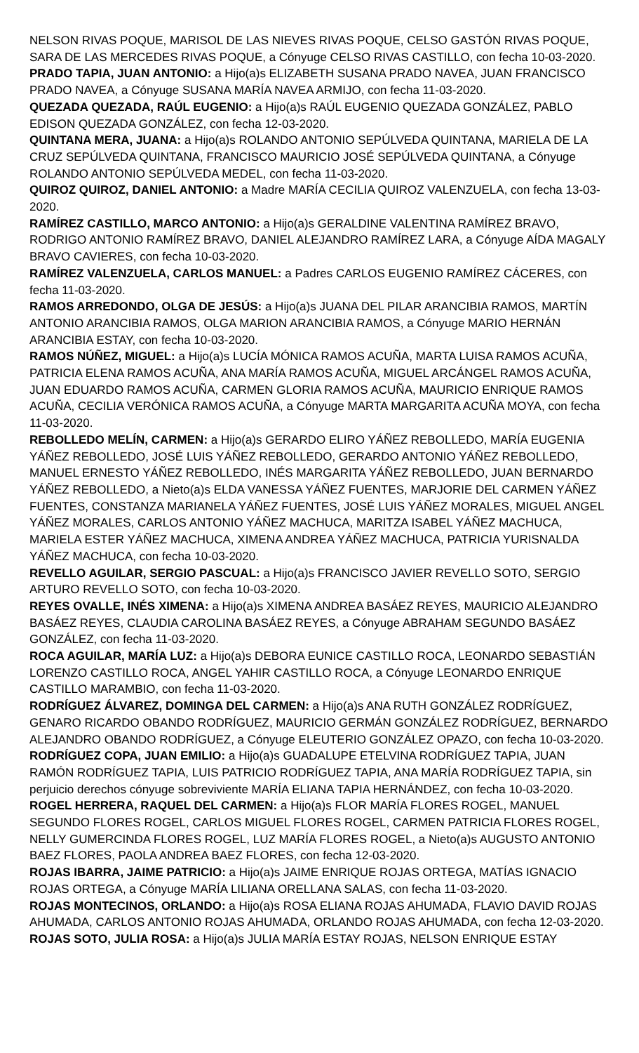NELSON RIVAS POQUE, MARISOL DE LAS NIEVES RIVAS POQUE, CELSO GASTÓN RIVAS POQUE, SARA DE LAS MERCEDES RIVAS POQUE, a Cónyuge CELSO RIVAS CASTILLO, con fecha 10-03-2020.
PRADO TAPIA, JUAN ANTONIO: a Hijo(a)s ELIZABETH SUSANA PRADO NAVEA, JUAN FRANCISCO PRADO NAVEA, a Cónyuge SUSANA MARÍA NAVEA ARMIJO, con fecha 11-03-2020.
QUEZADA QUEZADA, RAÚL EUGENIO: a Hijo(a)s RAÚL EUGENIO QUEZADA GONZÁLEZ, PABLO EDISON QUEZADA GONZÁLEZ, con fecha 12-03-2020.
QUINTANA MERA, JUANA: a Hijo(a)s ROLANDO ANTONIO SEPÚLVEDA QUINTANA, MARIELA DE LA CRUZ SEPÚLVEDA QUINTANA, FRANCISCO MAURICIO JOSÉ SEPÚLVEDA QUINTANA, a Cónyuge ROLANDO ANTONIO SEPÚLVEDA MEDEL, con fecha 11-03-2020.
QUIROZ QUIROZ, DANIEL ANTONIO: a Madre MARÍA CECILIA QUIROZ VALENZUELA, con fecha 13-03-2020.
RAMÍREZ CASTILLO, MARCO ANTONIO: a Hijo(a)s GERALDINE VALENTINA RAMÍREZ BRAVO, RODRIGO ANTONIO RAMÍREZ BRAVO, DANIEL ALEJANDRO RAMÍREZ LARA, a Cónyuge AÍDA MAGALY BRAVO CAVIERES, con fecha 10-03-2020.
RAMÍREZ VALENZUELA, CARLOS MANUEL: a Padres CARLOS EUGENIO RAMÍREZ CÁCERES, con fecha 11-03-2020.
RAMOS ARREDONDO, OLGA DE JESÚS: a Hijo(a)s JUANA DEL PILAR ARANCIBIA RAMOS, MARTÍN ANTONIO ARANCIBIA RAMOS, OLGA MARION ARANCIBIA RAMOS, a Cónyuge MARIO HERNÁN ARANCIBIA ESTAY, con fecha 10-03-2020.
RAMOS NÚÑEZ, MIGUEL: a Hijo(a)s LUCÍA MÓNICA RAMOS ACUÑA, MARTA LUISA RAMOS ACUÑA, PATRICIA ELENA RAMOS ACUÑA, ANA MARÍA RAMOS ACUÑA, MIGUEL ARCÁNGEL RAMOS ACUÑA, JUAN EDUARDO RAMOS ACUÑA, CARMEN GLORIA RAMOS ACUÑA, MAURICIO ENRIQUE RAMOS ACUÑA, CECILIA VERÓNICA RAMOS ACUÑA, a Cónyuge MARTA MARGARITA ACUÑA MOYA, con fecha 11-03-2020.
REBOLLEDO MELÍN, CARMEN: a Hijo(a)s GERARDO ELIRO YÁÑEZ REBOLLEDO, MARÍA EUGENIA YÁÑEZ REBOLLEDO, JOSÉ LUIS YÁÑEZ REBOLLEDO, GERARDO ANTONIO YÁÑEZ REBOLLEDO, MANUEL ERNESTO YÁÑEZ REBOLLEDO, INÉS MARGARITA YÁÑEZ REBOLLEDO, JUAN BERNARDO YÁÑEZ REBOLLEDO, a Nieto(a)s ELDA VANESSA YÁÑEZ FUENTES, MARJORIE DEL CARMEN YÁÑEZ FUENTES, CONSTANZA MARIANELA YÁÑEZ FUENTES, JOSÉ LUIS YÁÑEZ MORALES, MIGUEL ANGEL YÁÑEZ MORALES, CARLOS ANTONIO YÁÑEZ MACHUCA, MARITZA ISABEL YÁÑEZ MACHUCA, MARIELA ESTER YÁÑEZ MACHUCA, XIMENA ANDREA YÁÑEZ MACHUCA, PATRICIA YURISNALDA YÁÑEZ MACHUCA, con fecha 10-03-2020.
REVELLO AGUILAR, SERGIO PASCUAL: a Hijo(a)s FRANCISCO JAVIER REVELLO SOTO, SERGIO ARTURO REVELLO SOTO, con fecha 10-03-2020.
REYES OVALLE, INÉS XIMENA: a Hijo(a)s XIMENA ANDREA BASÁEZ REYES, MAURICIO ALEJANDRO BASÁEZ REYES, CLAUDIA CAROLINA BASÁEZ REYES, a Cónyuge ABRAHAM SEGUNDO BASÁEZ GONZÁLEZ, con fecha 11-03-2020.
ROCA AGUILAR, MARÍA LUZ: a Hijo(a)s DEBORA EUNICE CASTILLO ROCA, LEONARDO SEBASTIÁN LORENZO CASTILLO ROCA, ANGEL YAHIR CASTILLO ROCA, a Cónyuge LEONARDO ENRIQUE CASTILLO MARAMBIO, con fecha 11-03-2020.
RODRÍGUEZ ÁLVAREZ, DOMINGA DEL CARMEN: a Hijo(a)s ANA RUTH GONZÁLEZ RODRÍGUEZ, GENARO RICARDO OBANDO RODRÍGUEZ, MAURICIO GERMÁN GONZÁLEZ RODRÍGUEZ, BERNARDO ALEJANDRO OBANDO RODRÍGUEZ, a Cónyuge ELEUTERIO GONZÁLEZ OPAZO, con fecha 10-03-2020.
RODRÍGUEZ COPA, JUAN EMILIO: a Hijo(a)s GUADALUPE ETELVINA RODRÍGUEZ TAPIA, JUAN RAMÓN RODRÍGUEZ TAPIA, LUIS PATRICIO RODRÍGUEZ TAPIA, ANA MARÍA RODRÍGUEZ TAPIA, sin perjuicio derechos cónyuge sobreviviente MARÍA ELIANA TAPIA HERNÁNDEZ, con fecha 10-03-2020.
ROGEL HERRERA, RAQUEL DEL CARMEN: a Hijo(a)s FLOR MARÍA FLORES ROGEL, MANUEL SEGUNDO FLORES ROGEL, CARLOS MIGUEL FLORES ROGEL, CARMEN PATRICIA FLORES ROGEL, NELLY GUMERCINDA FLORES ROGEL, LUZ MARÍA FLORES ROGEL, a Nieto(a)s AUGUSTO ANTONIO BAEZ FLORES, PAOLA ANDREA BAEZ FLORES, con fecha 12-03-2020.
ROJAS IBARRA, JAIME PATRICIO: a Hijo(a)s JAIME ENRIQUE ROJAS ORTEGA, MATÍAS IGNACIO ROJAS ORTEGA, a Cónyuge MARÍA LILIANA ORELLANA SALAS, con fecha 11-03-2020.
ROJAS MONTECINOS, ORLANDO: a Hijo(a)s ROSA ELIANA ROJAS AHUMADA, FLAVIO DAVID ROJAS AHUMADA, CARLOS ANTONIO ROJAS AHUMADA, ORLANDO ROJAS AHUMADA, con fecha 12-03-2020.
ROJAS SOTO, JULIA ROSA: a Hijo(a)s JULIA MARÍA ESTAY ROJAS, NELSON ENRIQUE ESTAY